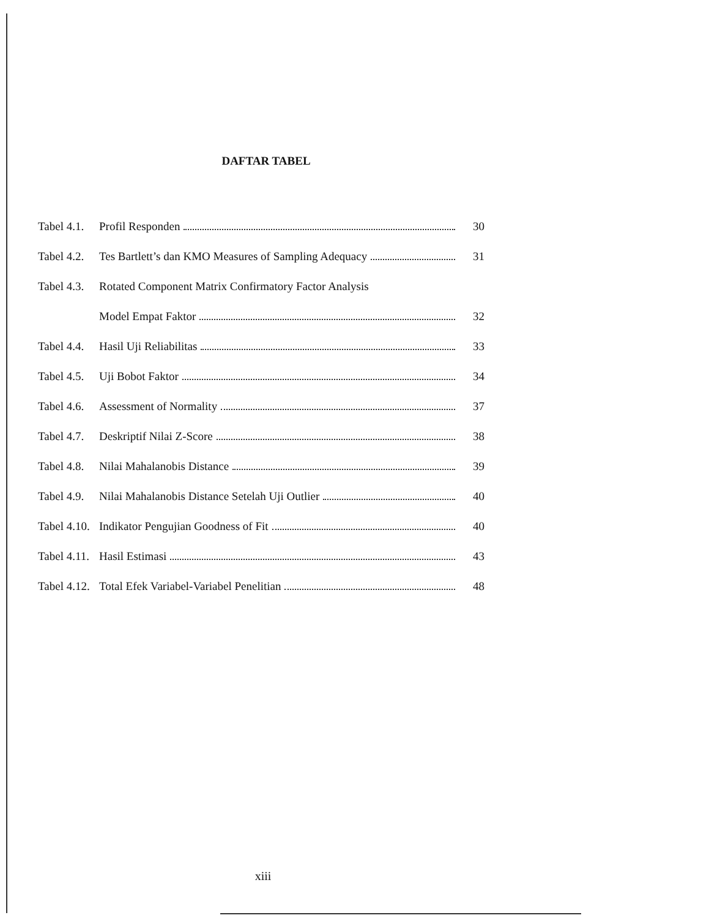DAFTAR TABEL
| Tabel 4.1. | Profil Responden | 30 |
| Tabel 4.2. | Tes Bartlett’s dan KMO Measures of Sampling Adequacy | 31 |
| Tabel 4.3. | Rotated Component Matrix Confirmatory Factor Analysis | |
| | Model Empat Faktor | 32 |
| Tabel 4.4. | Hasil Uji Reliabilitas | 33 |
| Tabel 4.5. | Uji Bobot Faktor | 34 |
| Tabel 4.6. | Assessment of Normality | 37 |
| Tabel 4.7. | Deskriptif Nilai Z-Score | 38 |
| Tabel 4.8. | Nilai Mahalanobis Distance | 39 |
| Tabel 4.9. | Nilai Mahalanobis Distance Setelah Uji Outlier | 40 |
| Tabel 4.10. | Indikator Pengujian Goodness of Fit | 40 |
| Tabel 4.11. | Hasil Estimasi | 43 |
| Tabel 4.12. | Total Efek Variabel-Variabel Penelitian | 48 |
xiii